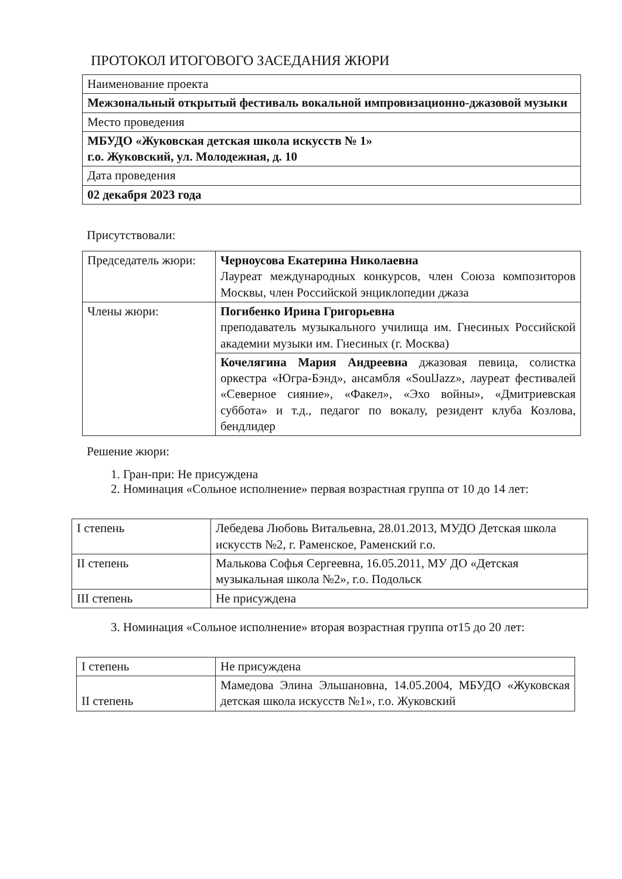ПРОТОКОЛ ИТОГОВОГО ЗАСЕДАНИЯ ЖЮРИ
| Наименование проекта |
| Межзональный открытый фестиваль вокальной импровизационно-джазовой музыки |
| Место проведения |
| МБУДО «Жуковская детская школа искусств № 1» г.о. Жуковский, ул. Молодежная, д. 10 |
| Дата проведения |
| 02 декабря 2023 года |
Присутствовали:
| Председатель жюри: | Черноусова Екатерина Николаевна Лауреат международных конкурсов, член Союза композиторов Москвы, член Российской энциклопедии джаза |
| Члены жюри: | Погибенко Ирина Григорьевна преподаватель музыкального училища им. Гнесиных Российской академии музыки им. Гнесиных (г. Москва) |
| | Кочелягина Мария Андреевна джазовая певица, солистка оркестра «Югра-Бэнд», ансамбля «SoulJazz», лауреат фестивалей «Северное сияние», «Факел», «Эхо войны», «Дмитриевская суббота» и т.д., педагог по вокалу, резидент клуба Козлова, бендлидер |
Решение жюри:
1. Гран-при: Не присуждена
2. Номинация «Сольное исполнение» первая возрастная группа от 10 до 14 лет:
| I степень | Лебедева Любовь Витальевна, 28.01.2013, МУДО Детская школа искусств №2, г. Раменское, Раменский г.о. |
| II степень | Малькова Софья Сергеевна, 16.05.2011, МУ ДО «Детская музыкальная школа №2», г.о. Подольск |
| III степень | Не присуждена |
3. Номинация «Сольное исполнение» вторая возрастная группа от15 до 20 лет:
| I степень | Не присуждена |
| II степень | Мамедова Элина Эльшановна, 14.05.2004, МБУДО «Жуковская детская школа искусств №1», г.о. Жуковский |